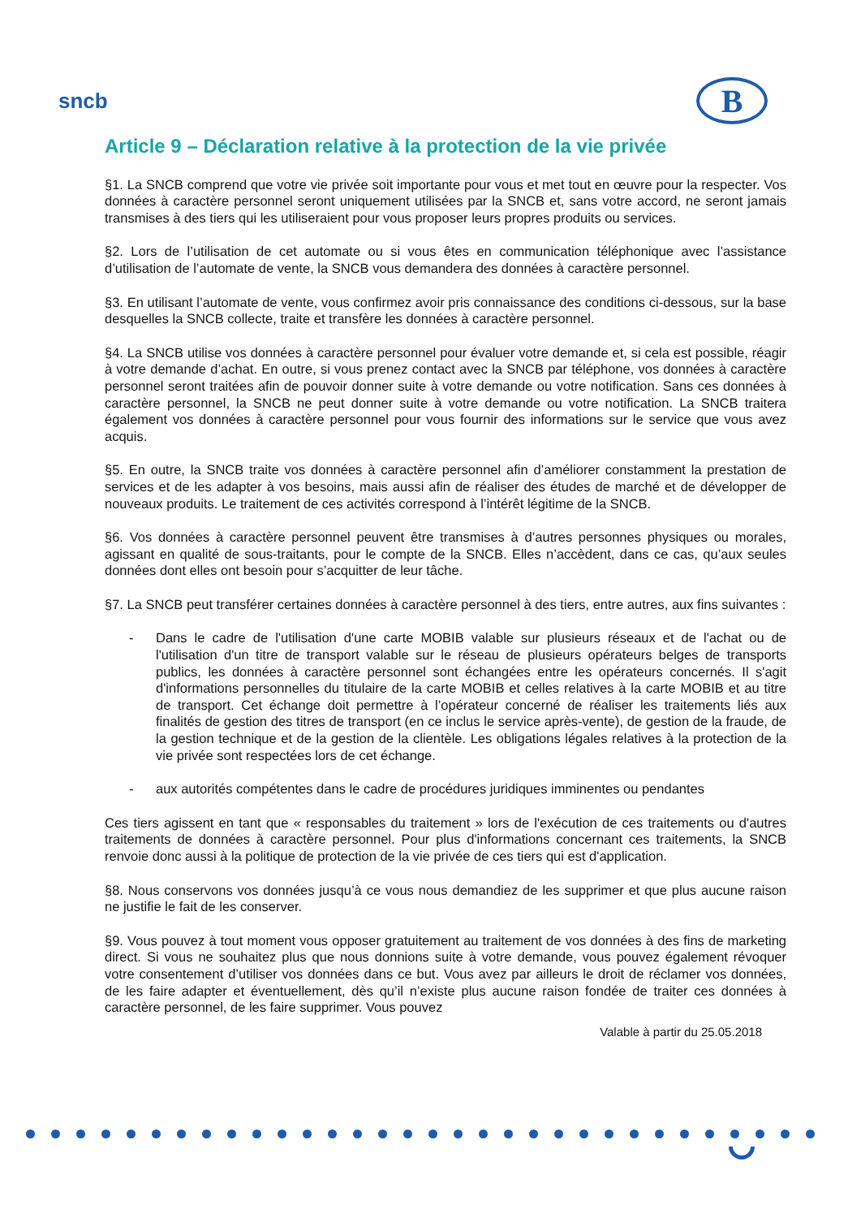sncb
B
Article 9 – Déclaration relative à la protection de la vie privée
§1. La SNCB comprend que votre vie privée soit importante pour vous et met tout en œuvre pour la respecter. Vos données à caractère personnel seront uniquement utilisées par la SNCB et, sans votre accord, ne seront jamais transmises à des tiers qui les utiliseraient pour vous proposer leurs propres produits ou services.
§2. Lors de l’utilisation de cet automate ou si vous êtes en communication téléphonique avec l’assistance d’utilisation de l’automate de vente, la SNCB vous demandera des données à caractère personnel.
§3. En utilisant l’automate de vente, vous confirmez avoir pris connaissance des conditions ci-dessous, sur la base desquelles la SNCB collecte, traite et transfère les données à caractère personnel.
§4. La SNCB utilise vos données à caractère personnel pour évaluer votre demande et, si cela est possible, réagir à votre demande d’achat. En outre, si vous prenez contact avec la SNCB par téléphone, vos données à caractère personnel seront traitées afin de pouvoir donner suite à votre demande ou votre notification. Sans ces données à caractère personnel, la SNCB ne peut donner suite à votre demande ou votre notification. La SNCB traitera également vos données à caractère personnel pour vous fournir des informations sur le service que vous avez acquis.
§5. En outre, la SNCB traite vos données à caractère personnel afin d’améliorer constamment la prestation de services et de les adapter à vos besoins, mais aussi afin de réaliser des études de marché et de développer de nouveaux produits. Le traitement de ces activités correspond à l’intérêt légitime de la SNCB.
§6. Vos données à caractère personnel peuvent être transmises à d’autres personnes physiques ou morales, agissant en qualité de sous-traitants, pour le compte de la SNCB. Elles n’accèdent, dans ce cas, qu’aux seules données dont elles ont besoin pour s’acquitter de leur tâche.
§7. La SNCB peut transférer certaines données à caractère personnel à des tiers, entre autres, aux fins suivantes :
- Dans le cadre de l'utilisation d'une carte MOBIB valable sur plusieurs réseaux et de l'achat ou de l'utilisation d'un titre de transport valable sur le réseau de plusieurs opérateurs belges de transports publics, les données à caractère personnel sont échangées entre les opérateurs concernés. Il s'agit d'informations personnelles du titulaire de la carte MOBIB et celles relatives à la carte MOBIB et au titre de transport. Cet échange doit permettre à l’opérateur concerné de réaliser les traitements liés aux finalités de gestion des titres de transport (en ce inclus le service après-vente), de gestion de la fraude, de la gestion technique et de la gestion de la clientèle. Les obligations légales relatives à la protection de la vie privée sont respectées lors de cet échange.
- aux autorités compétentes dans le cadre de procédures juridiques imminentes ou pendantes
Ces tiers agissent en tant que « responsables du traitement » lors de l'exécution de ces traitements ou d'autres traitements de données à caractère personnel. Pour plus d'informations concernant ces traitements, la SNCB renvoie donc aussi à la politique de protection de la vie privée de ces tiers qui est d'application.
§8. Nous conservons vos données jusqu’à ce vous nous demandiez de les supprimer et que plus aucune raison ne justifie le fait de les conserver.
§9. Vous pouvez à tout moment vous opposer gratuitement au traitement de vos données à des fins de marketing direct. Si vous ne souhaitez plus que nous donnions suite à votre demande, vous pouvez également révoquer votre consentement d’utiliser vos données dans ce but. Vous avez par ailleurs le droit de réclamer vos données, de les faire adapter et éventuellement, dès qu’il n’existe plus aucune raison fondée de traiter ces données à caractère personnel, de les faire supprimer. Vous pouvez
Valable à partir du 25.05.2018